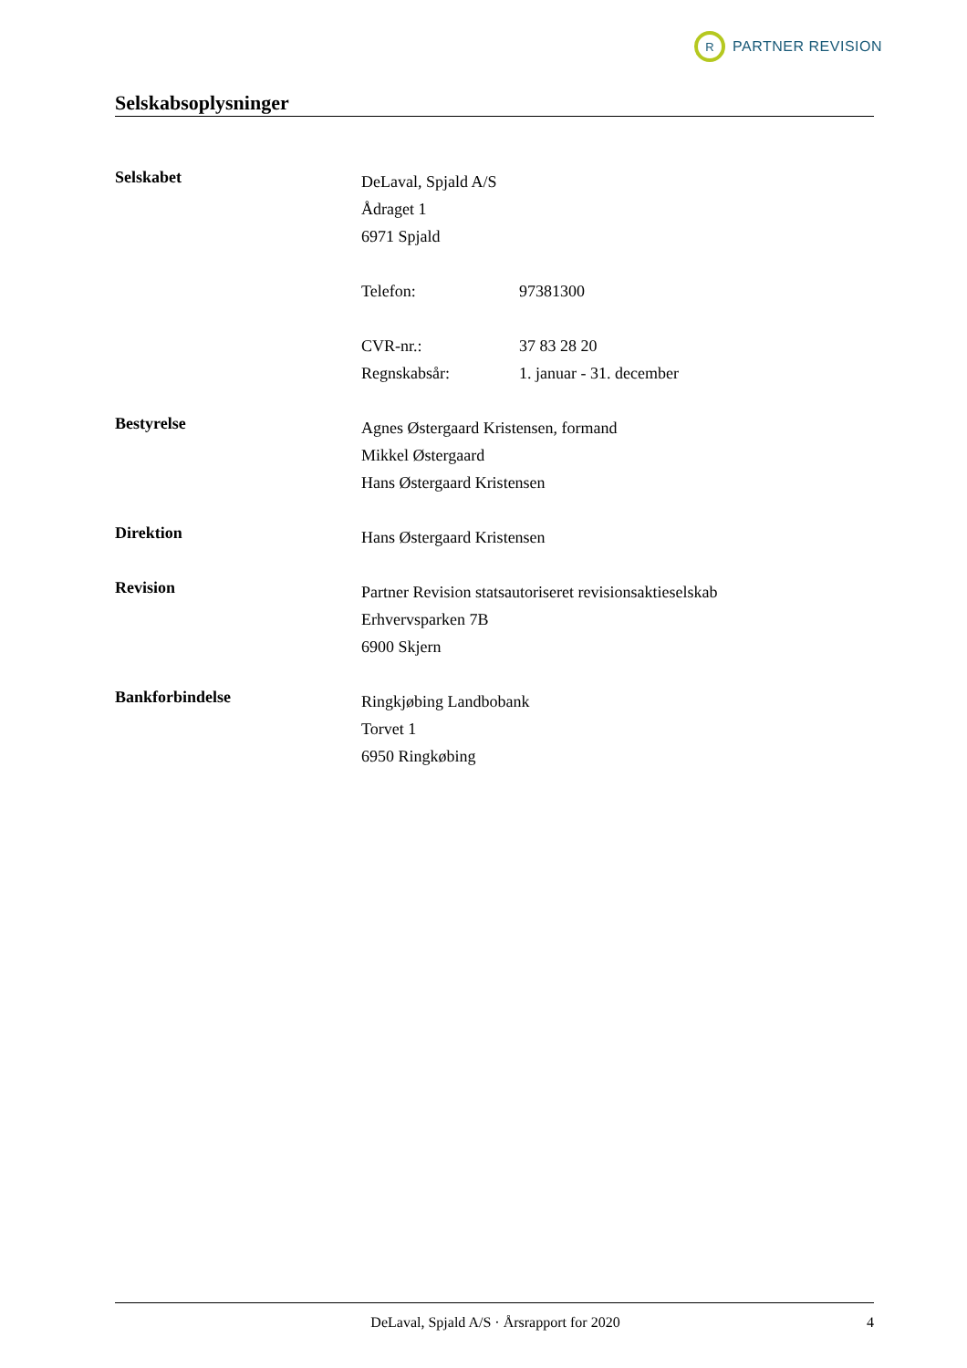R
PARTNER REVISION
Selskabsoplysninger
Selskabet
DeLaval, Spjald A/S
Ådraget 1
6971 Spjald
Telefon: 97381300
CVR-nr.: 37 83 28 20
Regnskabsår: 1. januar - 31. december
Bestyrelse
Agnes Østergaard Kristensen, formand
Mikkel Østergaard
Hans Østergaard Kristensen
Direktion
Hans Østergaard Kristensen
Revision
Partner Revision statsautoriseret revisionsaktieselskab
Erhvervsparken 7B
6900 Skjern
Bankforbindelse
Ringkjøbing Landbobank
Torvet 1
6950 Ringkøbing
DeLaval, Spjald A/S · Årsrapport for 2020 4